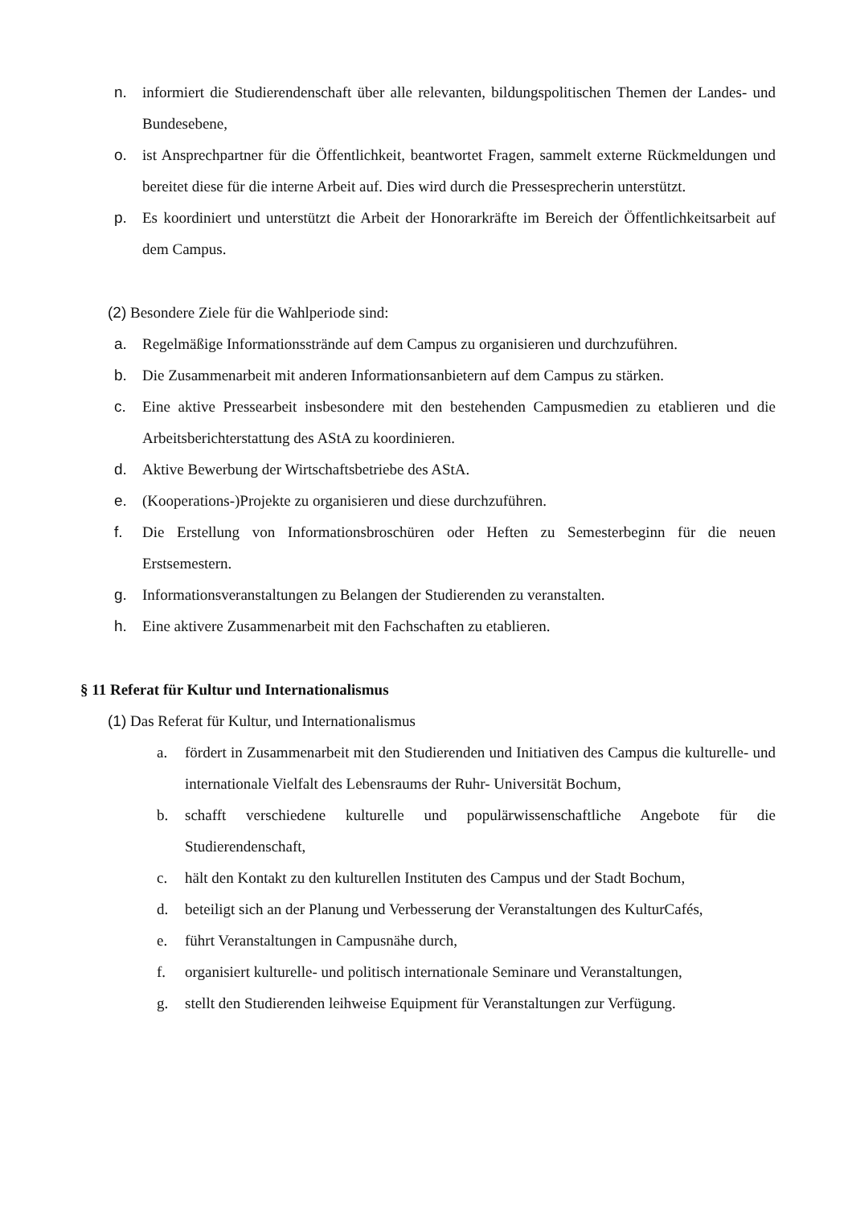n. informiert die Studierendenschaft über alle relevanten, bildungspolitischen Themen der Landes- und Bundesebene,
o. ist Ansprechpartner für die Öffentlichkeit, beantwortet Fragen, sammelt externe Rückmeldungen und bereitet diese für die interne Arbeit auf. Dies wird durch die Pressesprecherin unterstützt.
p. Es koordiniert und unterstützt die Arbeit der Honorarkräfte im Bereich der Öffentlichkeitsarbeit auf dem Campus.
(2) Besondere Ziele für die Wahlperiode sind:
a. Regelmäßige Informationsstrände auf dem Campus zu organisieren und durchzuführen.
b. Die Zusammenarbeit mit anderen Informationsanbietern auf dem Campus zu stärken.
c. Eine aktive Pressearbeit insbesondere mit den bestehenden Campusmedien zu etablieren und die Arbeitsberichterstattung des AStA zu koordinieren.
d. Aktive Bewerbung der Wirtschaftsbetriebe des AStA.
e. (Kooperations-)Projekte zu organisieren und diese durchzuführen.
f. Die Erstellung von Informationsbroschüren oder Heften zu Semesterbeginn für die neuen Erstsemestern.
g. Informationsveranstaltungen zu Belangen der Studierenden zu veranstalten.
h. Eine aktivere Zusammenarbeit mit den Fachschaften zu etablieren.
§ 11 Referat für Kultur und Internationalismus
(1) Das Referat für Kultur, und Internationalismus
a. fördert in Zusammenarbeit mit den Studierenden und Initiativen des Campus die kulturelle- und internationale Vielfalt des Lebensraums der Ruhr- Universität Bochum,
b. schafft verschiedene kulturelle und populärwissenschaftliche Angebote für die Studierendenschaft,
c. hält den Kontakt zu den kulturellen Instituten des Campus und der Stadt Bochum,
d. beteiligt sich an der Planung und Verbesserung der Veranstaltungen des KulturCafés,
e. führt Veranstaltungen in Campusnähe durch,
f. organisiert kulturelle- und politisch internationale Seminare und Veranstaltungen,
g. stellt den Studierenden leihweise Equipment für Veranstaltungen zur Verfügung.